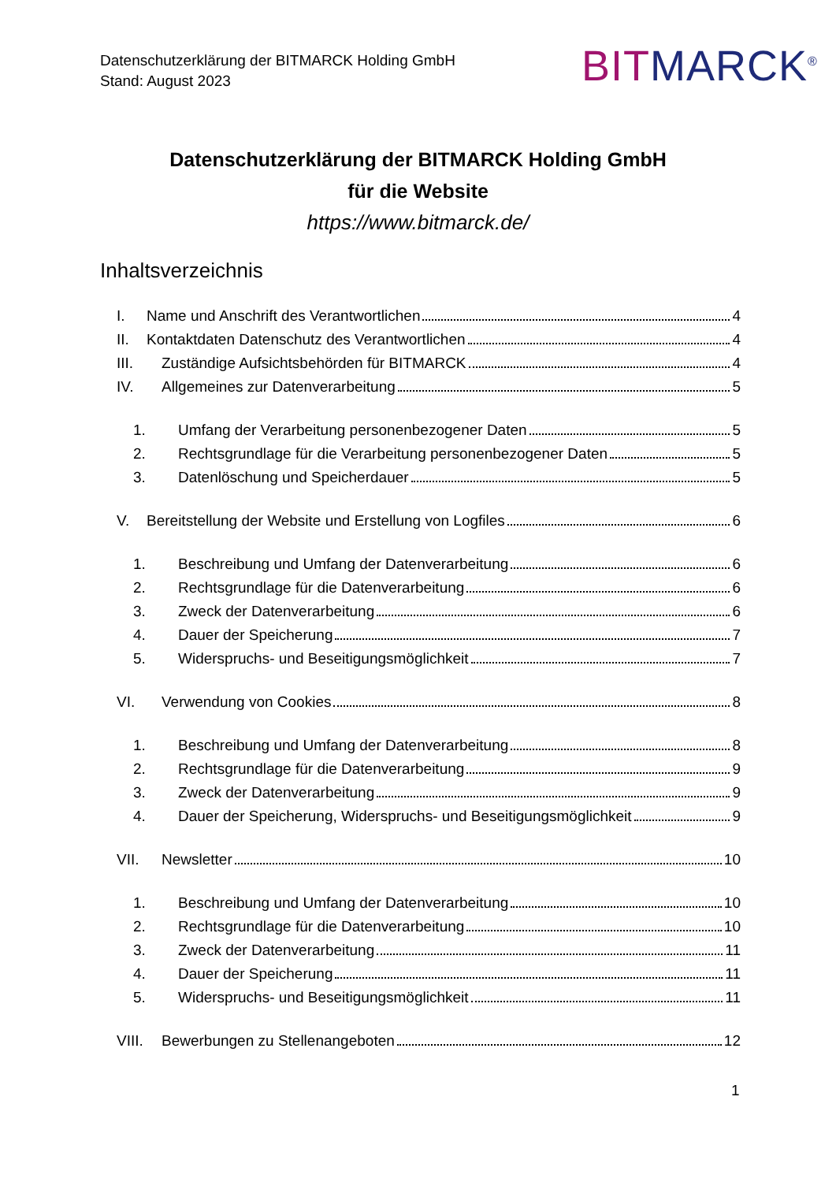Datenschutzerklärung der BITMARCK Holding GmbH
Stand: August 2023
BIT MARCK<sup>®</sup>
Datenschutzerklärung der BITMARCK Holding GmbH
für die Website
https://www.bitmarck.de/
Inhaltsverzeichnis
I. Name und Anschrift des Verantwortlichen 4
II. Kontaktdaten Datenschutz des Verantwortlichen 4
III. Zuständige Aufsichtsbehörden für BITMARCK 4
IV. Allgemeines zur Datenverarbeitung 5
1. Umfang der Verarbeitung personenbezogener Daten 5
2. Rechtsgrundlage für die Verarbeitung personenbezogener Daten 5
3. Datenlöschung und Speicherdauer 5
V. Bereitstellung der Website und Erstellung von Logfiles 6
1. Beschreibung und Umfang der Datenverarbeitung 6
2. Rechtsgrundlage für die Datenverarbeitung 6
3. Zweck der Datenverarbeitung 6
4. Dauer der Speicherung 7
5. Widerspruchs- und Beseitigungsmöglichkeit 7
VI. Verwendung von Cookies 8
1. Beschreibung und Umfang der Datenverarbeitung 8
2. Rechtsgrundlage für die Datenverarbeitung 9
3. Zweck der Datenverarbeitung 9
4. Dauer der Speicherung, Widerspruchs- und Beseitigungsmöglichkeit 9
VII. Newsletter 10
1. Beschreibung und Umfang der Datenverarbeitung 10
2. Rechtsgrundlage für die Datenverarbeitung 10
3. Zweck der Datenverarbeitung 11
4. Dauer der Speicherung 11
5. Widerspruchs- und Beseitigungsmöglichkeit 11
VIII. Bewerbungen zu Stellenangeboten 12
1